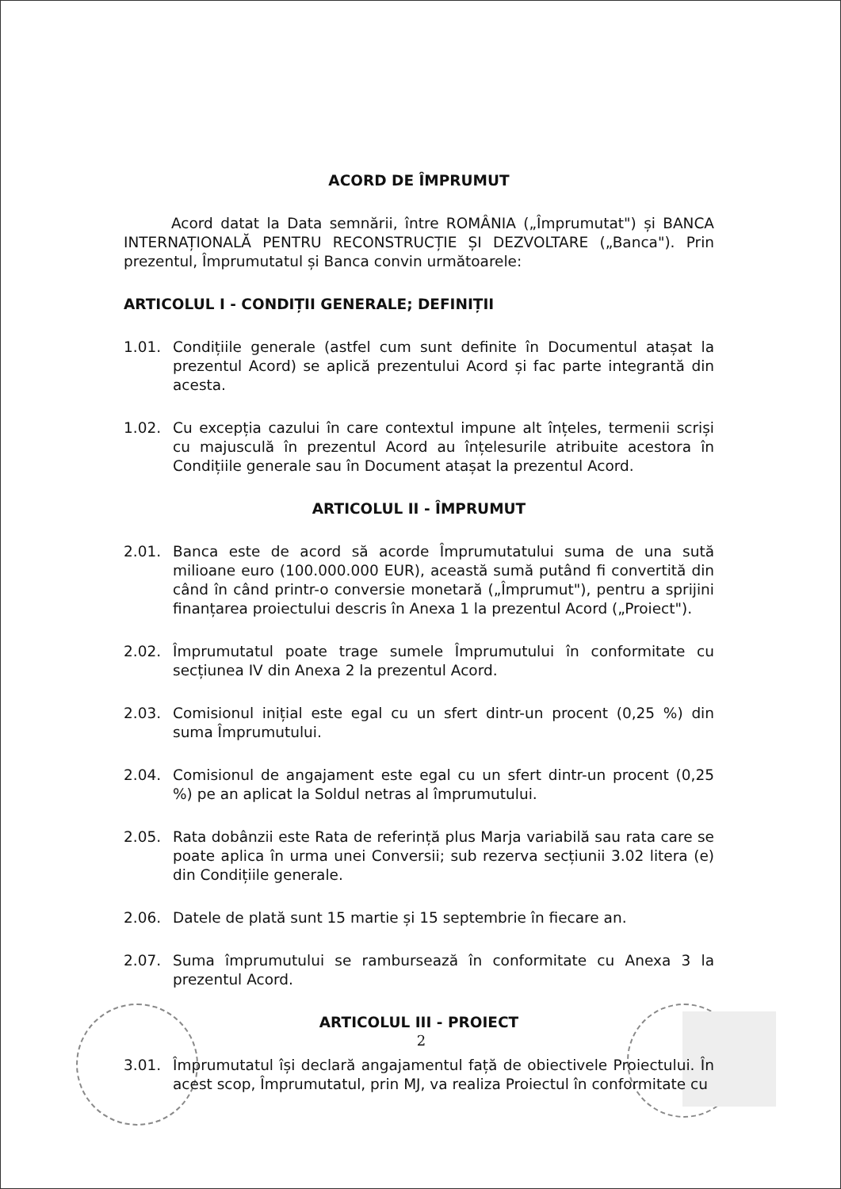ACORD DE ÎMPRUMUT
Acord datat la Data semnării, între ROMÂNIA („Împrumutat") și BANCA INTERNAȚIONALĂ PENTRU RECONSTRUCȚIE ȘI DEZVOLTARE („Banca"). Prin prezentul, Împrumutatul și Banca convin următoarele:
ARTICOLUL I - CONDIȚII GENERALE; DEFINIȚII
1.01. Condițiile generale (astfel cum sunt definite în Documentul atașat la prezentul Acord) se aplică prezentului Acord și fac parte integrantă din acesta.
1.02. Cu excepția cazului în care contextul impune alt înțeles, termenii scriși cu majusculă în prezentul Acord au înțelesurile atribuite acestora în Condițiile generale sau în Document atașat la prezentul Acord.
ARTICOLUL II - ÎMPRUMUT
2.01. Banca este de acord să acorde Împrumutatului suma de una sută milioane euro (100.000.000 EUR), această sumă putând fi convertită din când în când printr-o conversie monetară („Împrumut"), pentru a sprijini finanțarea proiectului descris în Anexa 1 la prezentul Acord („Proiect").
2.02. Împrumutatul poate trage sumele Împrumutului în conformitate cu secțiunea IV din Anexa 2 la prezentul Acord.
2.03. Comisionul inițial este egal cu un sfert dintr-un procent (0,25 %) din suma Împrumutului.
2.04. Comisionul de angajament este egal cu un sfert dintr-un procent (0,25 %) pe an aplicat la Soldul netras al împrumutului.
2.05. Rata dobânzii este Rata de referință plus Marja variabilă sau rata care se poate aplica în urma unei Conversii; sub rezerva secțiunii 3.02 litera (e) din Condițiile generale.
2.06. Datele de plată sunt 15 martie și 15 septembrie în fiecare an.
2.07. Suma împrumutului se rambursează în conformitate cu Anexa 3 la prezentul Acord.
ARTICOLUL III - PROIECT
3.01. Împrumutatul își declară angajamentul față de obiectivele Proiectului. În acest scop, Împrumutatul, prin MJ, va realiza Proiectul în conformitate cu
2